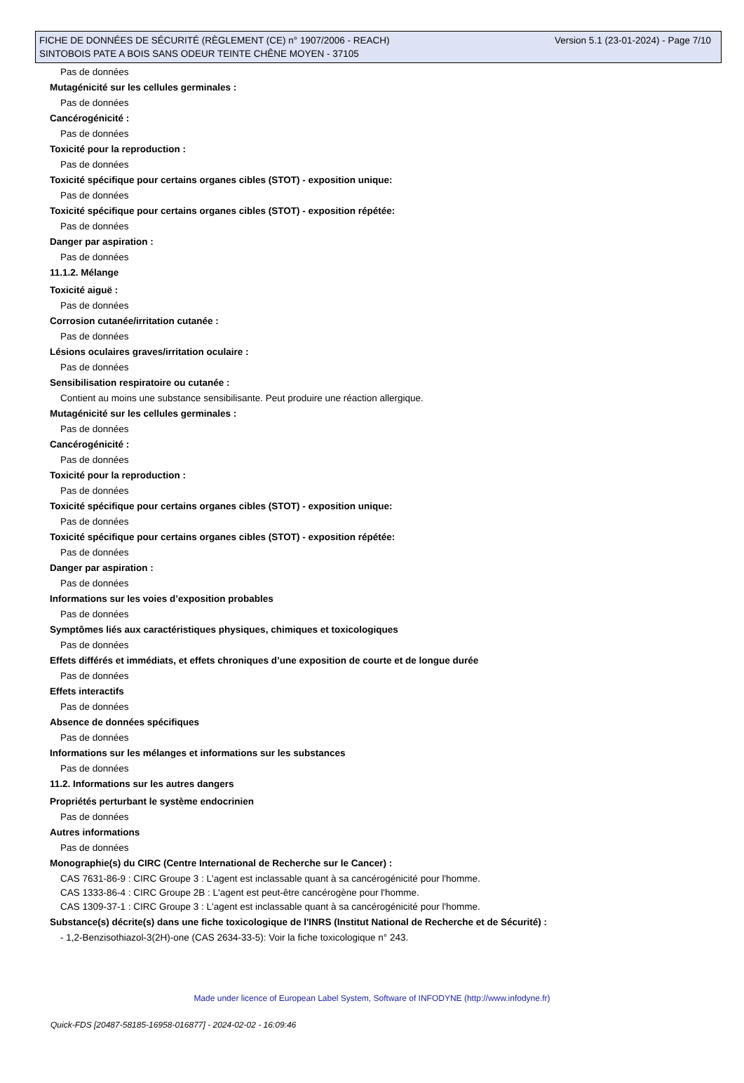FICHE DE DONNÉES DE SÉCURITÉ (RÈGLEMENT (CE) n° 1907/2006 - REACH) Version 5.1 (23-01-2024) - Page 7/10
SINTOBOIS PATE A BOIS SANS ODEUR TEINTE CHÊNE MOYEN - 37105
Pas de données
Mutagénicité sur les cellules germinales :
Pas de données
Cancérogénicité :
Pas de données
Toxicité pour la reproduction :
Pas de données
Toxicité spécifique pour certains organes cibles (STOT) - exposition unique:
Pas de données
Toxicité spécifique pour certains organes cibles (STOT) - exposition répétée:
Pas de données
Danger par aspiration :
Pas de données
11.1.2. Mélange
Toxicité aiguë :
Pas de données
Corrosion cutanée/irritation cutanée :
Pas de données
Lésions oculaires graves/irritation oculaire :
Pas de données
Sensibilisation respiratoire ou cutanée :
Contient au moins une substance sensibilisante. Peut produire une réaction allergique.
Mutagénicité sur les cellules germinales :
Pas de données
Cancérogénicité :
Pas de données
Toxicité pour la reproduction :
Pas de données
Toxicité spécifique pour certains organes cibles (STOT) - exposition unique:
Pas de données
Toxicité spécifique pour certains organes cibles (STOT) - exposition répétée:
Pas de données
Danger par aspiration :
Pas de données
Informations sur les voies d’exposition probables
Pas de données
Symptômes liés aux caractéristiques physiques, chimiques et toxicologiques
Pas de données
Effets différés et immédiats, et effets chroniques d’une exposition de courte et de longue durée
Pas de données
Effets interactifs
Pas de données
Absence de données spécifiques
Pas de données
Informations sur les mélanges et informations sur les substances
Pas de données
11.2. Informations sur les autres dangers
Propriétés perturbant le système endocrinien
Pas de données
Autres informations
Pas de données
Monographie(s) du CIRC (Centre International de Recherche sur le Cancer) :
CAS 7631-86-9 : CIRC Groupe 3 : L'agent est inclassable quant à sa cancérogénicité pour l'homme.
CAS 1333-86-4 : CIRC Groupe 2B : L'agent est peut-être cancérogène pour l'homme.
CAS 1309-37-1 : CIRC Groupe 3 : L'agent est inclassable quant à sa cancérogénicité pour l'homme.
Substance(s) décrite(s) dans une fiche toxicologique de l'INRS (Institut National de Recherche et de Sécurité) :
- 1,2-Benzisothiazol-3(2H)-one (CAS 2634-33-5): Voir la fiche toxicologique n° 243.
Made under licence of European Label System, Software of INFODYNE (http://www.infodyne.fr)
Quick-FDS [20487-58185-16958-016877] - 2024-02-02 - 16:09:46